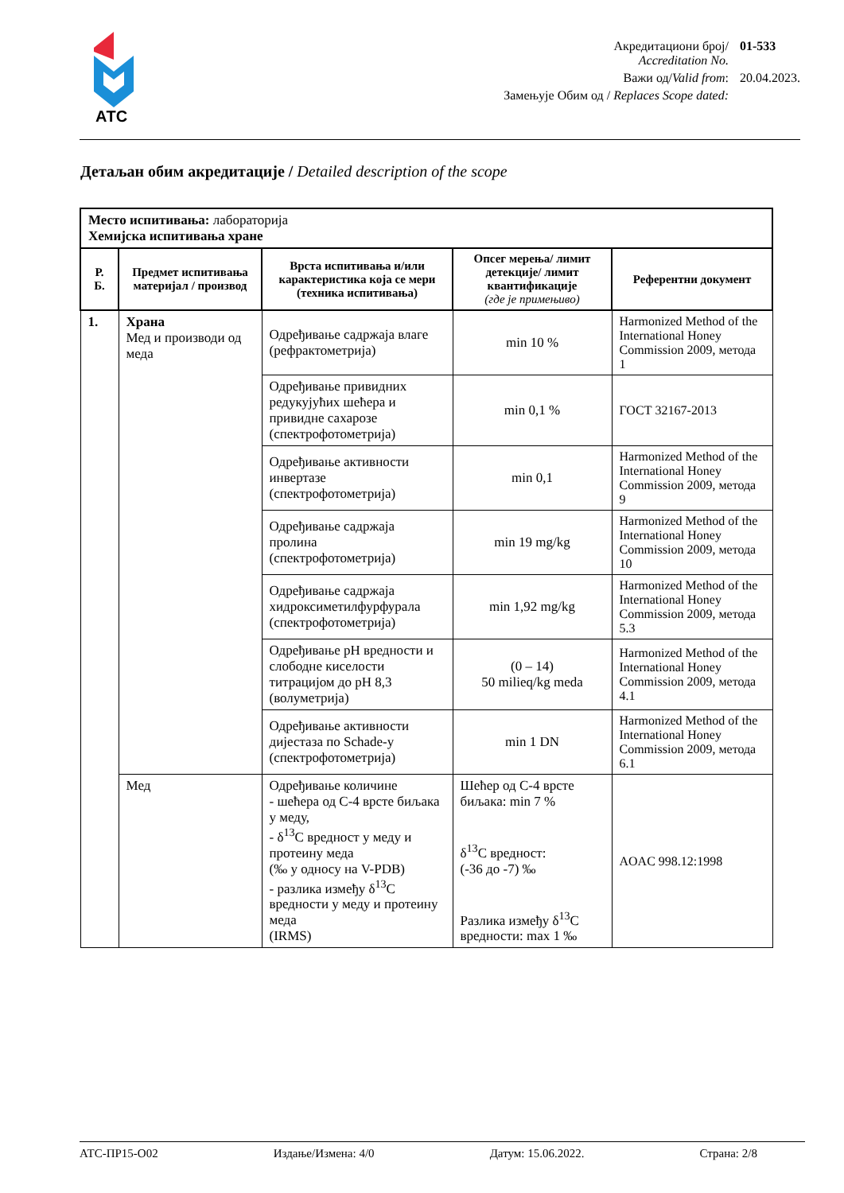АТС
Акредитациони број/
Accreditation No.
01-533
Важи од/Valid from:
20.04.2023.
Замењује Обим од / Replaces Scope dated:
Детаљан обим акредитације / Detailed description of the scope
| Место испитивања: лабораторија Хемијска испитивања хране | | | | |
| Р. Б. | Предмет испитивања материјал / производ | Врста испитивања и/или карактеристика која се мери (техника испитивања) | Опсег мерења/ лимит детекције/ лимит квантификације (где је примењиво) | Референтни документ |
| 1. | Храна Мед и производи од меда | Одређивање садржаја влаге (рефрактометрија) | min 10 % | Harmonized Method of the International Honey Commission 2009, метода 1 |
| | | Одређивање привидних редукујућих шећера и привидне сахарозе (спектрофотометрија) | min 0,1 % | ГОСТ 32167-2013 |
| | | Одређивање активности инвертазе (спектрофотометрија) | min 0,1 | Harmonized Method of the International Honey Commission 2009, метода 9 |
| | | Одређивање садржаја пролина (спектрофотометрија) | min 19 mg/kg | Harmonized Method of the International Honey Commission 2009, метода 10 |
| | | Одређивање садржаја хидроксиметилфурфурала (спектрофотометрија) | min 1,92 mg/kg | Harmonized Method of the International Honey Commission 2009, метода 5.3 |
| | | Одређивање pH вредности и слободне киселости титрацијом до pH 8,3 (волуметрија) | (0 – 14) 50 milieq/kg meda | Harmonized Method of the International Honey Commission 2009, метода 4.1 |
| | | Одређивање активности дијестаза по Schade-у (спектрофотометрија) | min 1 DN | Harmonized Method of the International Honey Commission 2009, метода 6.1 |
| | Мед | Одређивање количине - шећера од C-4 врсте биљака у меду, - δ<sup>13</sup>C вредност у меду и протеину меда (‰ у односу на V-PDB) - разлика између δ<sup>13</sup>C вредности у меду и протеину меда (IRMS) | Шећер од C-4 врсте биљака: min 7 % δ<sup>13</sup>C вредност: (-36 до -7) ‰ Разлика између δ<sup>13</sup>C вредности: max 1 ‰ | AOAC 998.12:1998 |
АТС-ПР15-О02 Издање/Измена: 4/0 Датум: 15.06.2022. Страна: 2/8